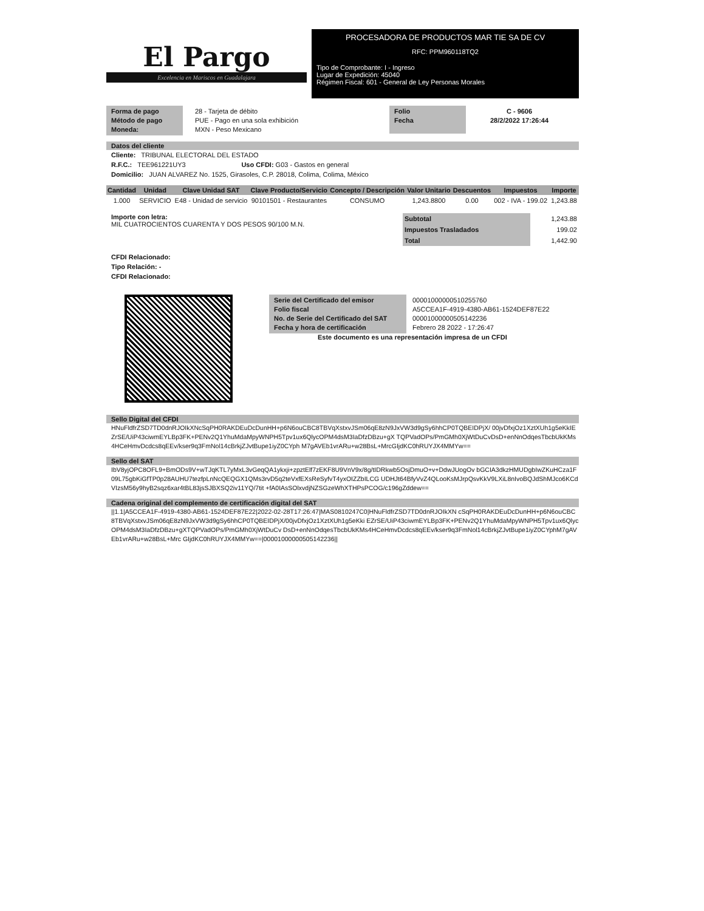El Pargo
Excelencia en Mariscos en Guadalajara
PROCESADORA DE PRODUCTOS MAR TIE SA DE CV
RFC: PPM960118TQ2
Tipo de Comprobante: I - Ingreso
Lugar de Expedición: 45040
Régimen Fiscal: 601 - General de Ley Personas Morales
Forma de pago
Método de pago
Moneda:
28 - Tarjeta de débito
PUE - Pago en una sola exhibición
MXN - Peso Mexicano
Folio
Fecha
C - 9606
28/2/2022 17:26:44
Datos del cliente
Cliente: TRIBUNAL ELECTORAL DEL ESTADO
R.F.C.: TEE961221UY3 Uso CFDI: G03 - Gastos en general
Domicilio: JUAN ALVAREZ No. 1525, Girasoles, C.P. 28018, Colima, Colima, México
| Cantidad | Unidad | Clave Unidad SAT | Clave Producto/Servicio | Concepto / Descripción | Valor Unitario | Descuentos | Impuestos | Importe |
| --- | --- | --- | --- | --- | --- | --- | --- | --- |
| 1.000 | SERVICIO | E48 - Unidad de servicio | 90101501 - Restaurantes | CONSUMO | 1,243.8800 | 0.00 | 002 - IVA - 199.02 | 1,243.88 |
Importe con letra:
MIL CUATROCIENTOS CUARENTA Y DOS PESOS 90/100 M.N.
| Subtotal | 1,243.88 |
| Impuestos Trasladados | 199.02 |
| Total | 1,442.90 |
CFDI Relacionado:
Tipo Relación: -
CFDI Relacionado:
Serie del Certificado del emisor
Folio fiscal
No. de Serie del Certificado del SAT
Fecha y hora de certificación
00001000000510255760
A5CCEA1F-4919-4380-AB61-1524DEF87E22
00001000000505142236
Febrero 28 2022 - 17:26:47
Este documento es una representación impresa de un CFDI
Sello Digital del CFDI
HNuFldfrZSD7TD0dnRJOIkXNcSqPH0RAKDEuDcDunHH+p6N6ouCBC8TBVqXstxvJSm06qE8zN9JxVW3d9gSy6hhCP0TQBEIDPjX/ 00jvDfxjOz1XztXUh1g5eKkIEZrSE/UiP43ciwmEYLBp3FK+PENv2Q1YhuMdaMpyWNPH5Tpv1ux6QlycOPM4dsM3IaDfzDBzu+gX TQPVadOPs/PmGMh0XjWtDuCvDsD+enNnOdqesTbcbUkKMs4HCeHmvDcdcs8qEEv/kser9q3FmNol14cBrkjZJvtBupe1iyZ0CYph M7gAVEb1vrARu+w28BsL+MrcGIjdKC0hRUYJX4MMYw==
Sello del SAT
IbV8yjOPC8OFL9+BmODs9V+wTJqKTL7yMxL3vGeqQA1ykxji+zpztElf7zEKF8U9VnV9x/8g/tIDRkwb5OsjDmuO+v+DdwJUogOv bGCIA3dkzHMUDgbIwZKuHCza1F09L75gbKiGfTP0p28AUHU7tezfpLnNcQEQGX1QMs3rvD5q2teVxfEXsReSyfvT4yxOIZZbILCG UDHJt64BfyVvZ4QLooKsMJrpQsvKkV9LXiL8nIvoBQJdShMJco6KCdVIzsM56y9hyB2sqz6xar4tBL83jsSJBXSQ2iv11YQ/7tit +fA0IAsSOlxvdjNZSGzeWhXTHPsPCOG/c196gZddew==
Cadena original del complemento de certificación digital del SAT
||1.1|A5CCEA1F-4919-4380-AB61-1524DEF87E22|2022-02-28T17:26:47|MAS0810247C0|HNuFldfrZSD7TD0dnRJOIkXN cSqPH0RAKDEuDcDunHH+p6N6ouCBC8TBVqXstxvJSm06qE8zN9JxVW3d9gSy6hhCP0TQBEIDPjX/00jvDfxjOz1XztXUh1g5eKki EZrSE/UiP43ciwmEYLBp3FK+PENv2Q1YhuMdaMpyWNPH5Tpv1ux6QlycOPM4dsM3IaDfzDBzu+gXTQPVadOPs/PmGMh0XjWtDuCv DsD+enNnOdqesTbcbUkKMs4HCeHmvDcdcs8qEEv/kser9q3FmNol14cBrkjZJvtBupe1iyZ0CYphM7gAVEb1vrARu+w28BsL+Mrc GIjdKC0hRUYJX4MMYw==|00001000000505142236||